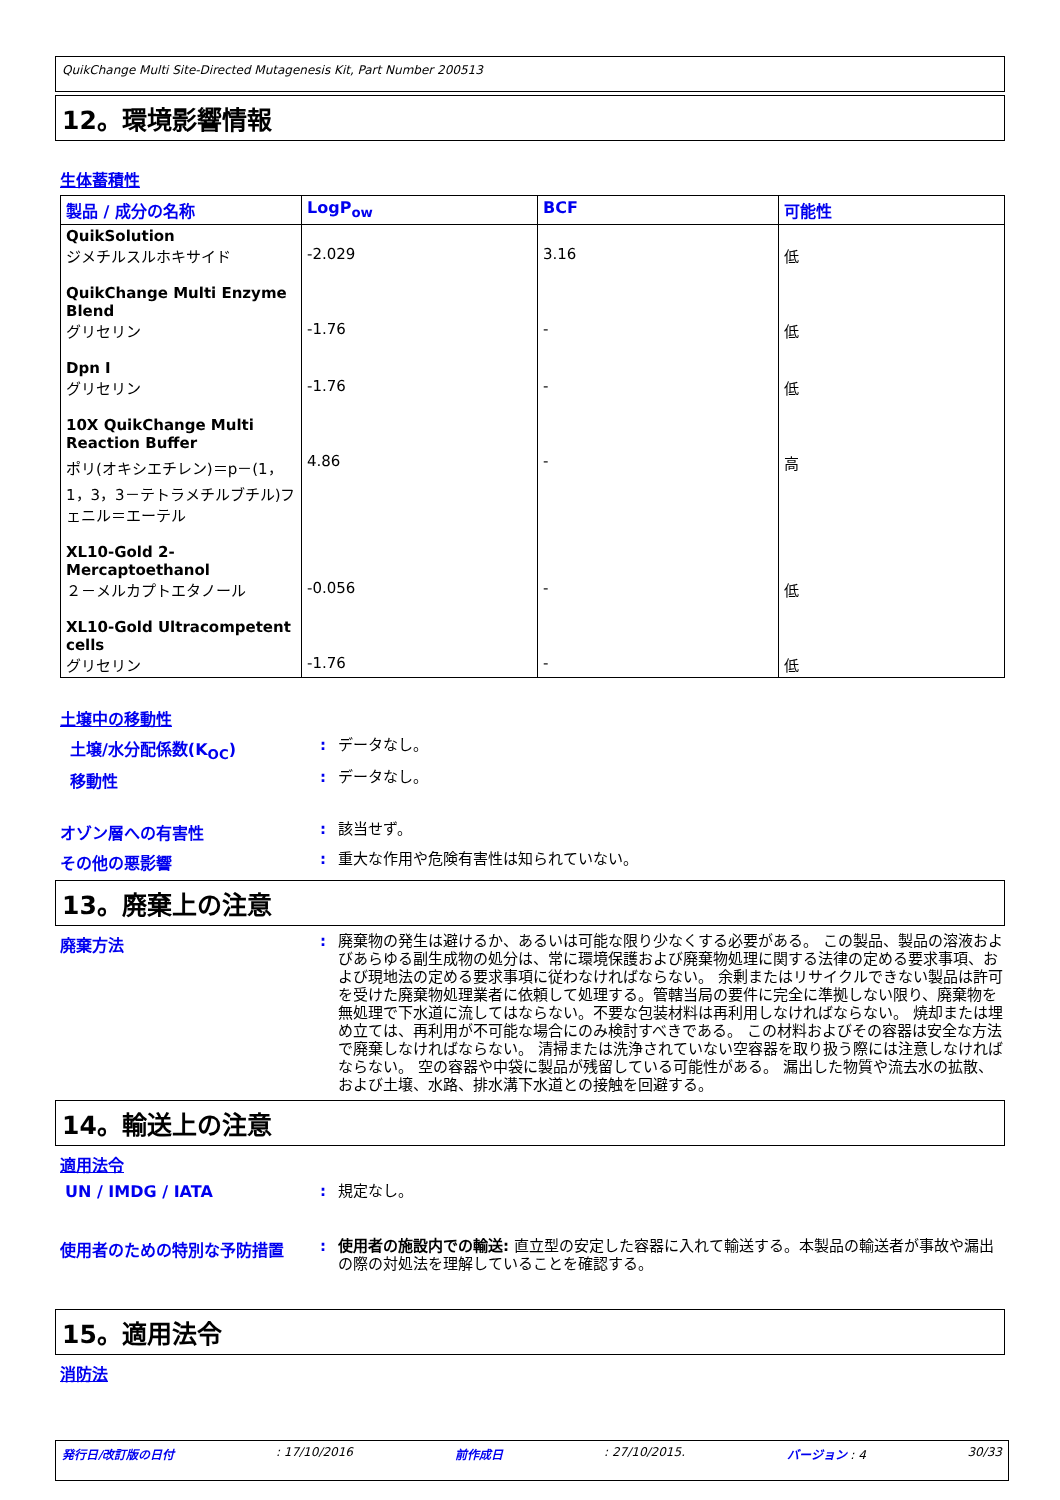QuikChange Multi Site-Directed Mutagenesis Kit, Part Number 200513
12。環境影響情報
生体蓄積性
| 製品 / 成分の名称 | LogP<sub>ow</sub> | BCF | 可能性 |
| --- | --- | --- | --- |
| QuikSolution ジメチルスルホキサイド | -2.029 | 3.16 | 低 |
| QuikChange Multi Enzyme Blend グリセリン | -1.76 | - | 低 |
| Dpn I グリセリン | -1.76 | - | 低 |
| 10X QuikChange Multi Reaction Buffer ポリ(オキシエチレン)＝p－(1，1，3，3－テトラメチルブチル)フェニル＝エーテル | 4.86 | - | 高 |
| XL10-Gold 2-Mercaptoethanol ２－メルカプトエタノール | -0.056 | - | 低 |
| XL10-Gold Ultracompetent cells グリセリン | -1.76 | - | 低 |
土壌中の移動性
土壌/水分配係数(K<sub>OC</sub>) :
データなし。
移動性 :
データなし。
オゾン層への有害性 :
該当せず。
その他の悪影響 :
重大な作用や危険有害性は知られていない。
13。廃棄上の注意
廃棄方法 :
廃棄物の発生は避けるか、あるいは可能な限り少なくする必要がある。 この製品、製品の溶液およびあらゆる副生成物の処分は、常に環境保護および廃棄物処理に関する法律の定める要求事項、および現地法の定める要求事項に従わなければならない。 余剰またはリサイクルできない製品は許可を受けた廃棄物処理業者に依頼して処理する。管轄当局の要件に完全に準拠しない限り、廃棄物を無処理で下水道に流してはならない。不要な包装材料は再利用しなければならない。 焼却または埋め立ては、再利用が不可能な場合にのみ検討すべきである。 この材料およびその容器は安全な方法で廃棄しなければならない。 清掃または洗浄されていない空容器を取り扱う際には注意しなければならない。 空の容器や中袋に製品が残留している可能性がある。 漏出した物質や流去水の拡散、および土壌、水路、排水溝下水道との接触を回避する。
14。輸送上の注意
適用法令
UN / IMDG / IATA :
規定なし。
使用者のための特別な予防措置 :
使用者の施設内での輸送: 直立型の安定した容器に入れて輸送する。本製品の輸送者が事故や漏出の際の対処法を理解していることを確認する。
15。適用法令
消防法
発行日/改訂版の日付: 17/10/2016 前作成日: 27/10/2015. バージョン : 4 30/33